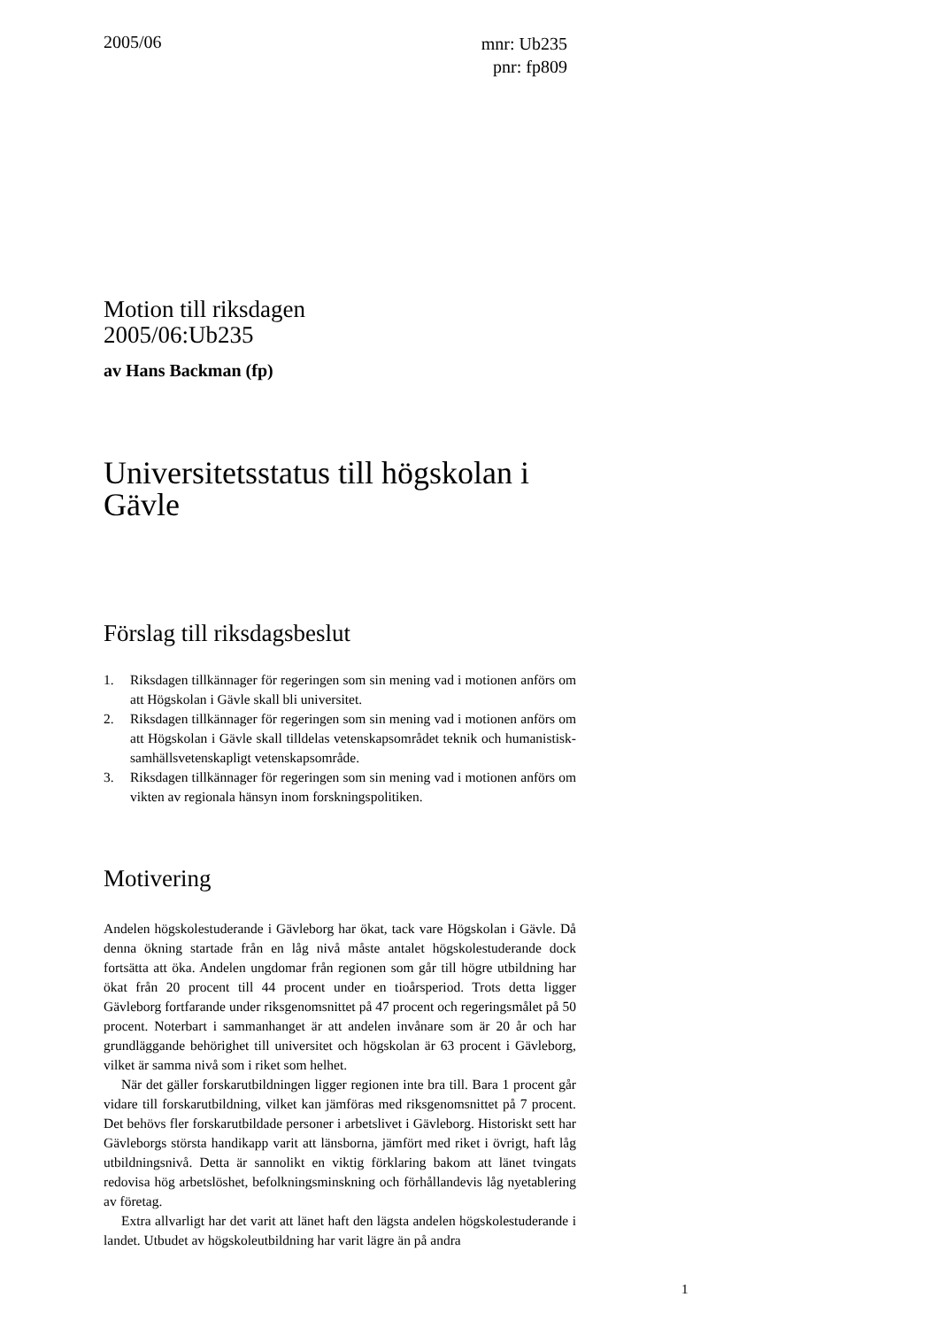2005/06
mnr: Ub235
pnr: fp809
Motion till riksdagen
2005/06:Ub235
av Hans Backman (fp)
Universitetsstatus till högskolan i Gävle
Förslag till riksdagsbeslut
1. Riksdagen tillkännager för regeringen som sin mening vad i motionen anförs om att Högskolan i Gävle skall bli universitet.
2. Riksdagen tillkännager för regeringen som sin mening vad i motionen anförs om att Högskolan i Gävle skall tilldelas vetenskapsområdet teknik och humanistisk-samhällsvetenskapligt vetenskapsområde.
3. Riksdagen tillkännager för regeringen som sin mening vad i motionen anförs om vikten av regionala hänsyn inom forskningspolitiken.
Motivering
Andelen högskolestuderande i Gävleborg har ökat, tack vare Högskolan i Gävle. Då denna ökning startade från en låg nivå måste antalet högskolestuderande dock fortsätta att öka. Andelen ungdomar från regionen som går till högre utbildning har ökat från 20 procent till 44 procent under en tioårsperiod. Trots detta ligger Gävleborg fortfarande under riksgenomsnittet på 47 procent och regeringsmålet på 50 procent. Noterbart i sammanhanget är att andelen invånare som är 20 år och har grundläggande behörighet till universitet och högskolan är 63 procent i Gävleborg, vilket är samma nivå som i riket som helhet.
När det gäller forskarutbildningen ligger regionen inte bra till. Bara 1 procent går vidare till forskarutbildning, vilket kan jämföras med riksgenomsnittet på 7 procent. Det behövs fler forskarutbildade personer i arbetslivet i Gävleborg. Historiskt sett har Gävleborgs största handikapp varit att länsborna, jämfört med riket i övrigt, haft låg utbildningsnivå. Detta är sannolikt en viktig förklaring bakom att länet tvingats redovisa hög arbetslöshet, befolkningsminskning och förhållandevis låg nyetablering av företag.
Extra allvarligt har det varit att länet haft den lägsta andelen högskolestuderande i landet. Utbudet av högskoleutbildning har varit lägre än på andra
1